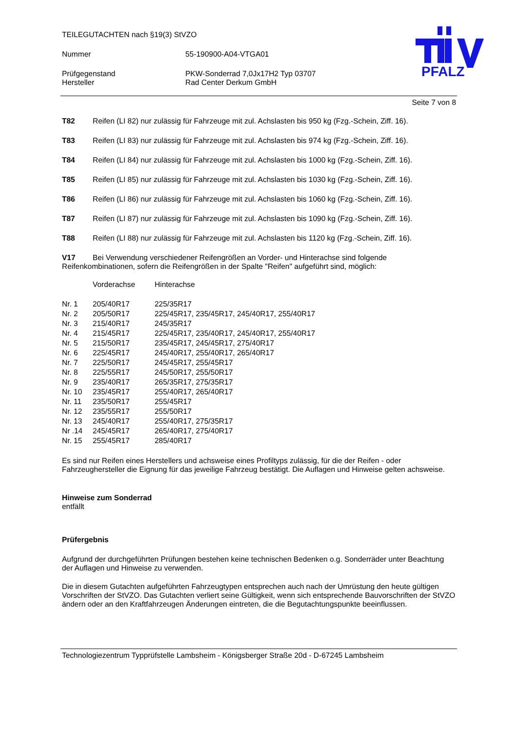TEILEGUTACHTEN nach §19(3) StVZO
Nummer 55-190900-A04-VTGA01
Prüfgegenstand PKW-Sonderrad 7,0Jx17H2 Typ 03707
Hersteller Rad Center Derkum GmbH
PFALZ
Seite 7 von 8
T82 Reifen (LI 82) nur zulässig für Fahrzeuge mit zul. Achslasten bis 950 kg (Fzg.-Schein, Ziff. 16).
T83 Reifen (LI 83) nur zulässig für Fahrzeuge mit zul. Achslasten bis 974 kg (Fzg.-Schein, Ziff. 16).
T84 Reifen (LI 84) nur zulässig für Fahrzeuge mit zul. Achslasten bis 1000 kg (Fzg.-Schein, Ziff. 16).
T85 Reifen (LI 85) nur zulässig für Fahrzeuge mit zul. Achslasten bis 1030 kg (Fzg.-Schein, Ziff. 16).
T86 Reifen (LI 86) nur zulässig für Fahrzeuge mit zul. Achslasten bis 1060 kg (Fzg.-Schein, Ziff. 16).
T87 Reifen (LI 87) nur zulässig für Fahrzeuge mit zul. Achslasten bis 1090 kg (Fzg.-Schein, Ziff. 16).
T88 Reifen (LI 88) nur zulässig für Fahrzeuge mit zul. Achslasten bis 1120 kg (Fzg.-Schein, Ziff. 16).
V17 Bei Verwendung verschiedener Reifengrößen an Vorder- und Hinterachse sind folgende Reifenkombinationen, sofern die Reifengrößen in der Spalte "Reifen" aufgeführt sind, möglich:
| | Vorderachse | Hinterachse |
| Nr. 1 | 205/40R17 | 225/35R17 |
| Nr. 2 | 205/50R17 | 225/45R17, 235/45R17, 245/40R17, 255/40R17 |
| Nr. 3 | 215/40R17 | 245/35R17 |
| Nr. 4 | 215/45R17 | 225/45R17, 235/40R17, 245/40R17, 255/40R17 |
| Nr. 5 | 215/50R17 | 235/45R17, 245/45R17, 275/40R17 |
| Nr. 6 | 225/45R17 | 245/40R17, 255/40R17, 265/40R17 |
| Nr. 7 | 225/50R17 | 245/45R17, 255/45R17 |
| Nr. 8 | 225/55R17 | 245/50R17, 255/50R17 |
| Nr. 9 | 235/40R17 | 265/35R17, 275/35R17 |
| Nr. 10 | 235/45R17 | 255/40R17, 265/40R17 |
| Nr. 11 | 235/50R17 | 255/45R17 |
| Nr. 12 | 235/55R17 | 255/50R17 |
| Nr. 13 | 245/40R17 | 255/40R17, 275/35R17 |
| Nr .14 | 245/45R17 | 265/40R17, 275/40R17 |
| Nr. 15 | 255/45R17 | 285/40R17 |
Es sind nur Reifen eines Herstellers und achsweise eines Profiltyps zulässig, für die der Reifen - oder Fahrzeughersteller die Eignung für das jeweilige Fahrzeug bestätigt. Die Auflagen und Hinweise gelten achsweise.
Hinweise zum Sonderrad
entfällt
Prüfergebnis
Aufgrund der durchgeführten Prüfungen bestehen keine technischen Bedenken o.g. Sonderräder unter Beachtung der Auflagen und Hinweise zu verwenden.
Die in diesem Gutachten aufgeführten Fahrzeugtypen entsprechen auch nach der Umrüstung den heute gültigen Vorschriften der StVZO. Das Gutachten verliert seine Gültigkeit, wenn sich entsprechende Bauvorschriften der StVZO ändern oder an den Kraftfahrzeugen Änderungen eintreten, die die Begutachtungspunkte beeinflussen.
Technologiezentrum Typprüfstelle Lambsheim - Königsberger Straße 20d - D-67245 Lambsheim